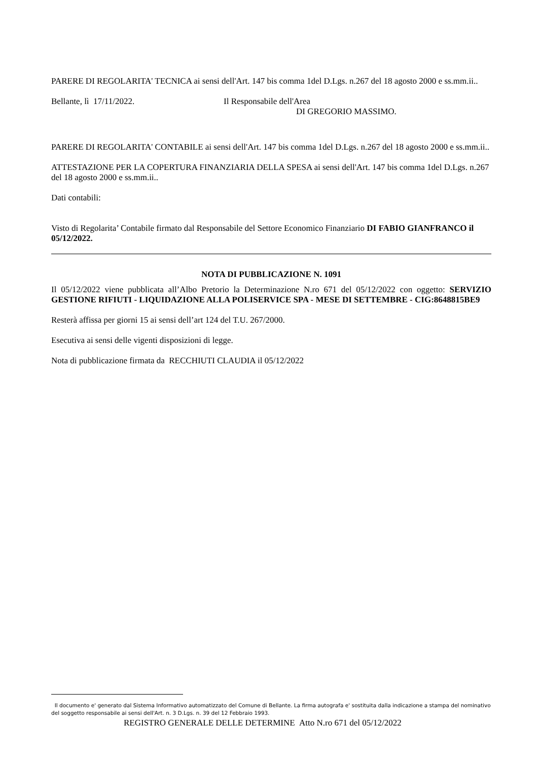PARERE DI REGOLARITA' TECNICA ai sensi dell'Art. 147 bis comma 1del D.Lgs. n.267 del 18 agosto 2000 e ss.mm.ii..
Bellante, lì 17/11/2022. Il Responsabile dell'Area
DI GREGORIO MASSIMO.
PARERE DI REGOLARITA' CONTABILE ai sensi dell'Art. 147 bis comma 1del D.Lgs. n.267 del 18 agosto 2000 e ss.mm.ii..
ATTESTAZIONE PER LA COPERTURA FINANZIARIA DELLA SPESA ai sensi dell'Art. 147 bis comma 1del D.Lgs. n.267 del 18 agosto 2000 e ss.mm.ii..
Dati contabili:
Visto di Regolarita’ Contabile firmato dal Responsabile del Settore Economico Finanziario DI FABIO GIANFRANCO il 05/12/2022.
NOTA DI PUBBLICAZIONE N. 1091
Il 05/12/2022 viene pubblicata all’Albo Pretorio la Determinazione N.ro 671 del 05/12/2022 con oggetto: SERVIZIO GESTIONE RIFIUTI - LIQUIDAZIONE ALLA POLISERVICE SPA - MESE DI SETTEMBRE - CIG:8648815BE9
Resterà affissa per giorni 15 ai sensi dell’art 124 del T.U. 267/2000.
Esecutiva ai sensi delle vigenti disposizioni di legge.
Nota di pubblicazione firmata da RECCHIUTI CLAUDIA il 05/12/2022
Il documento e' generato dal Sistema Informativo automatizzato del Comune di Bellante. La firma autografa e' sostituita dalla indicazione a stampa del nominativo del soggetto responsabile ai sensi dell'Art. n. 3 D.Lgs. n. 39 del 12 Febbraio 1993.
REGISTRO GENERALE DELLE DETERMINE Atto N.ro 671 del 05/12/2022